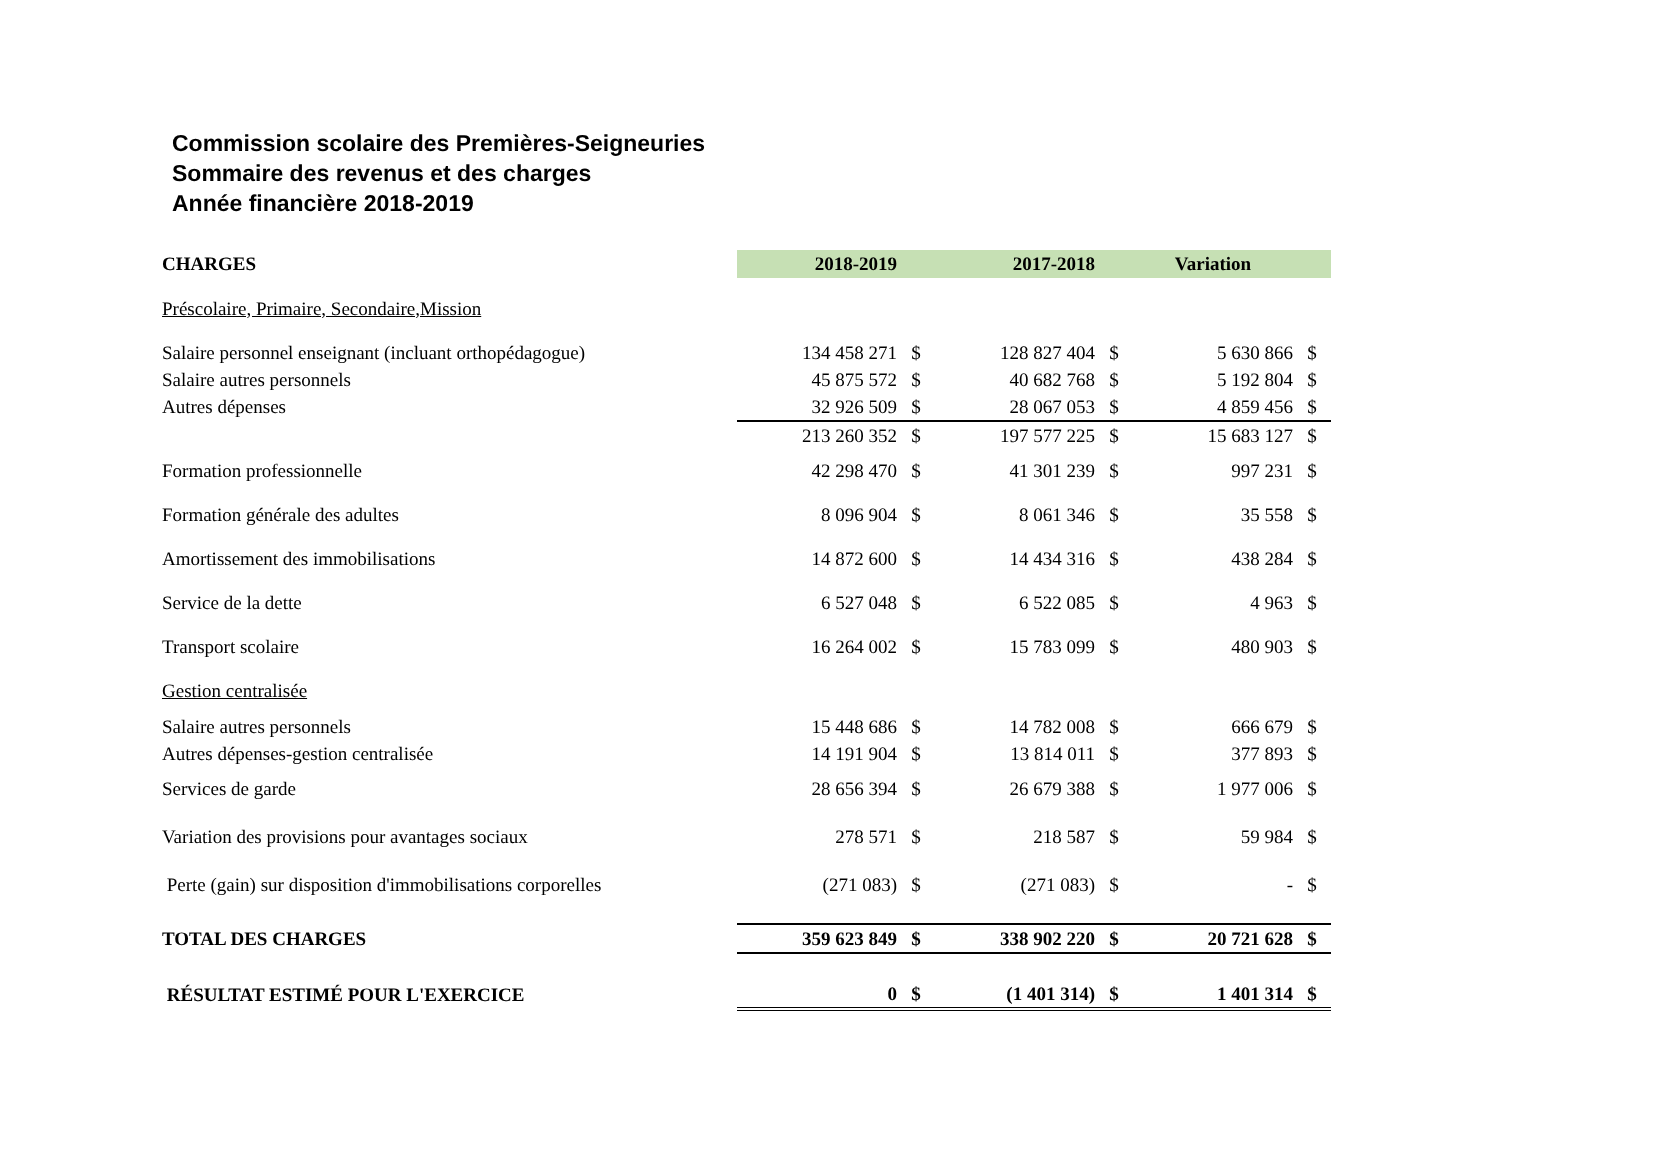Commission scolaire des Premières-Seigneuries
Sommaire des revenus et des charges
Année financière 2018-2019
| CHARGES | 2018-2019 | | 2017-2018 | | Variation | |
| --- | --- | --- | --- | --- | --- | --- |
| Préscolaire, Primaire, Secondaire,Mission | | | | | | |
| Salaire personnel enseignant (incluant orthopédagogue) | 134 458 271 | $ | 128 827 404 | $ | 5 630 866 | $ |
| Salaire autres personnels | 45 875 572 | $ | 40 682 768 | $ | 5 192 804 | $ |
| Autres dépenses | 32 926 509 | $ | 28 067 053 | $ | 4 859 456 | $ |
| | 213 260 352 | $ | 197 577 225 | $ | 15 683 127 | $ |
| Formation professionnelle | 42 298 470 | $ | 41 301 239 | $ | 997 231 | $ |
| Formation générale des adultes | 8 096 904 | $ | 8 061 346 | $ | 35 558 | $ |
| Amortissement des immobilisations | 14 872 600 | $ | 14 434 316 | $ | 438 284 | $ |
| Service de la dette | 6 527 048 | $ | 6 522 085 | $ | 4 963 | $ |
| Transport scolaire | 16 264 002 | $ | 15 783 099 | $ | 480 903 | $ |
| Gestion centralisée | | | | | | |
| Salaire autres personnels | 15 448 686 | $ | 14 782 008 | $ | 666 679 | $ |
| Autres dépenses-gestion centralisée | 14 191 904 | $ | 13 814 011 | $ | 377 893 | $ |
| Services de garde | 28 656 394 | $ | 26 679 388 | $ | 1 977 006 | $ |
| Variation des provisions pour avantages sociaux | 278 571 | $ | 218 587 | $ | 59 984 | $ |
| Perte (gain) sur disposition d'immobilisations corporelles | (271 083) | $ | (271 083) | $ | - | $ |
| TOTAL DES CHARGES | 359 623 849 | $ | 338 902 220 | $ | 20 721 628 | $ |
| RÉSULTAT ESTIMÉ POUR L'EXERCICE | 0 | $ | (1 401 314) | $ | 1 401 314 | $ |